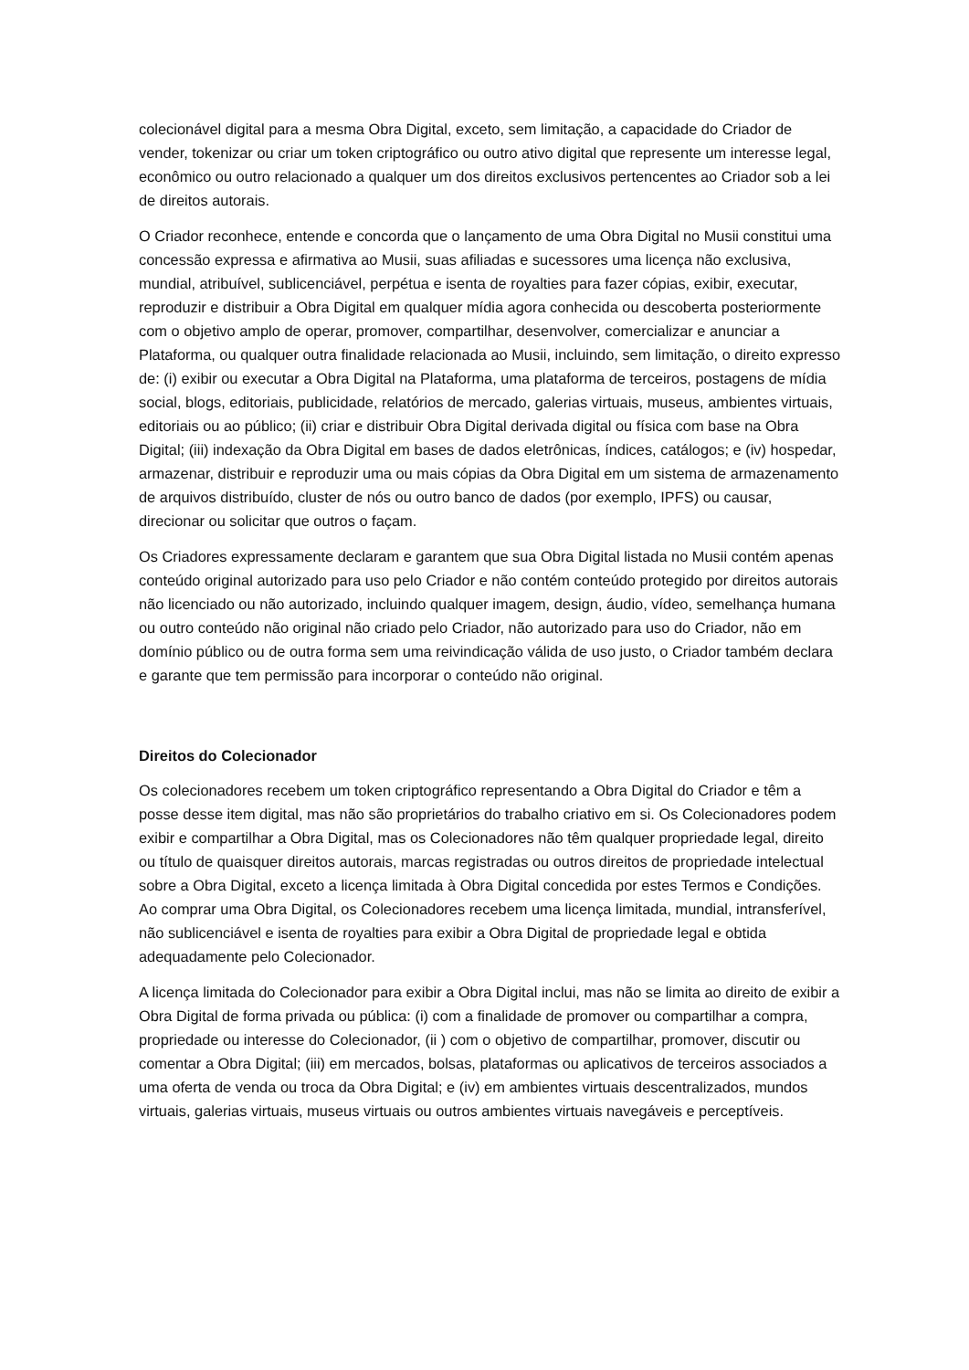colecionável digital para a mesma Obra Digital, exceto, sem limitação, a capacidade do Criador de vender, tokenizar ou criar um token criptográfico ou outro ativo digital que represente um interesse legal, econômico ou outro relacionado a qualquer um dos direitos exclusivos pertencentes ao Criador sob a lei de direitos autorais.
O Criador reconhece, entende e concorda que o lançamento de uma Obra Digital no Musii constitui uma concessão expressa e afirmativa ao Musii, suas afiliadas e sucessores uma licença não exclusiva, mundial, atribuível, sublicenciável, perpétua e isenta de royalties para fazer cópias, exibir, executar, reproduzir e distribuir a Obra Digital em qualquer mídia agora conhecida ou descoberta posteriormente com o objetivo amplo de operar, promover, compartilhar, desenvolver, comercializar e anunciar a Plataforma, ou qualquer outra finalidade relacionada ao Musii, incluindo, sem limitação, o direito expresso de: (i) exibir ou executar a Obra Digital na Plataforma, uma plataforma de terceiros, postagens de mídia social, blogs, editoriais, publicidade, relatórios de mercado, galerias virtuais, museus, ambientes virtuais, editoriais ou ao público; (ii) criar e distribuir Obra Digital derivada digital ou física com base na Obra Digital; (iii) indexação da Obra Digital em bases de dados eletrônicas, índices, catálogos; e (iv) hospedar, armazenar, distribuir e reproduzir uma ou mais cópias da Obra Digital em um sistema de armazenamento de arquivos distribuído, cluster de nós ou outro banco de dados (por exemplo, IPFS) ou causar, direcionar ou solicitar que outros o façam.
Os Criadores expressamente declaram e garantem que sua Obra Digital listada no Musii contém apenas conteúdo original autorizado para uso pelo Criador e não contém conteúdo protegido por direitos autorais não licenciado ou não autorizado, incluindo qualquer imagem, design, áudio, vídeo, semelhança humana ou outro conteúdo não original não criado pelo Criador, não autorizado para uso do Criador, não em domínio público ou de outra forma sem uma reivindicação válida de uso justo, o Criador também declara e garante que tem permissão para incorporar o conteúdo não original.
Direitos do Colecionador
Os colecionadores recebem um token criptográfico representando a Obra Digital do Criador e têm a posse desse item digital, mas não são proprietários do trabalho criativo em si. Os Colecionadores podem exibir e compartilhar a Obra Digital, mas os Colecionadores não têm qualquer propriedade legal, direito ou título de quaisquer direitos autorais, marcas registradas ou outros direitos de propriedade intelectual sobre a Obra Digital, exceto a licença limitada à Obra Digital concedida por estes Termos e Condições. Ao comprar uma Obra Digital, os Colecionadores recebem uma licença limitada, mundial, intransferível, não sublicenciável e isenta de royalties para exibir a Obra Digital de propriedade legal e obtida adequadamente pelo Colecionador.
A licença limitada do Colecionador para exibir a Obra Digital inclui, mas não se limita ao direito de exibir a Obra Digital de forma privada ou pública: (i) com a finalidade de promover ou compartilhar a compra, propriedade ou interesse do Colecionador, (ii ) com o objetivo de compartilhar, promover, discutir ou comentar a Obra Digital; (iii) em mercados, bolsas, plataformas ou aplicativos de terceiros associados a uma oferta de venda ou troca da Obra Digital; e (iv) em ambientes virtuais descentralizados, mundos virtuais, galerias virtuais, museus virtuais ou outros ambientes virtuais navegáveis e perceptíveis.